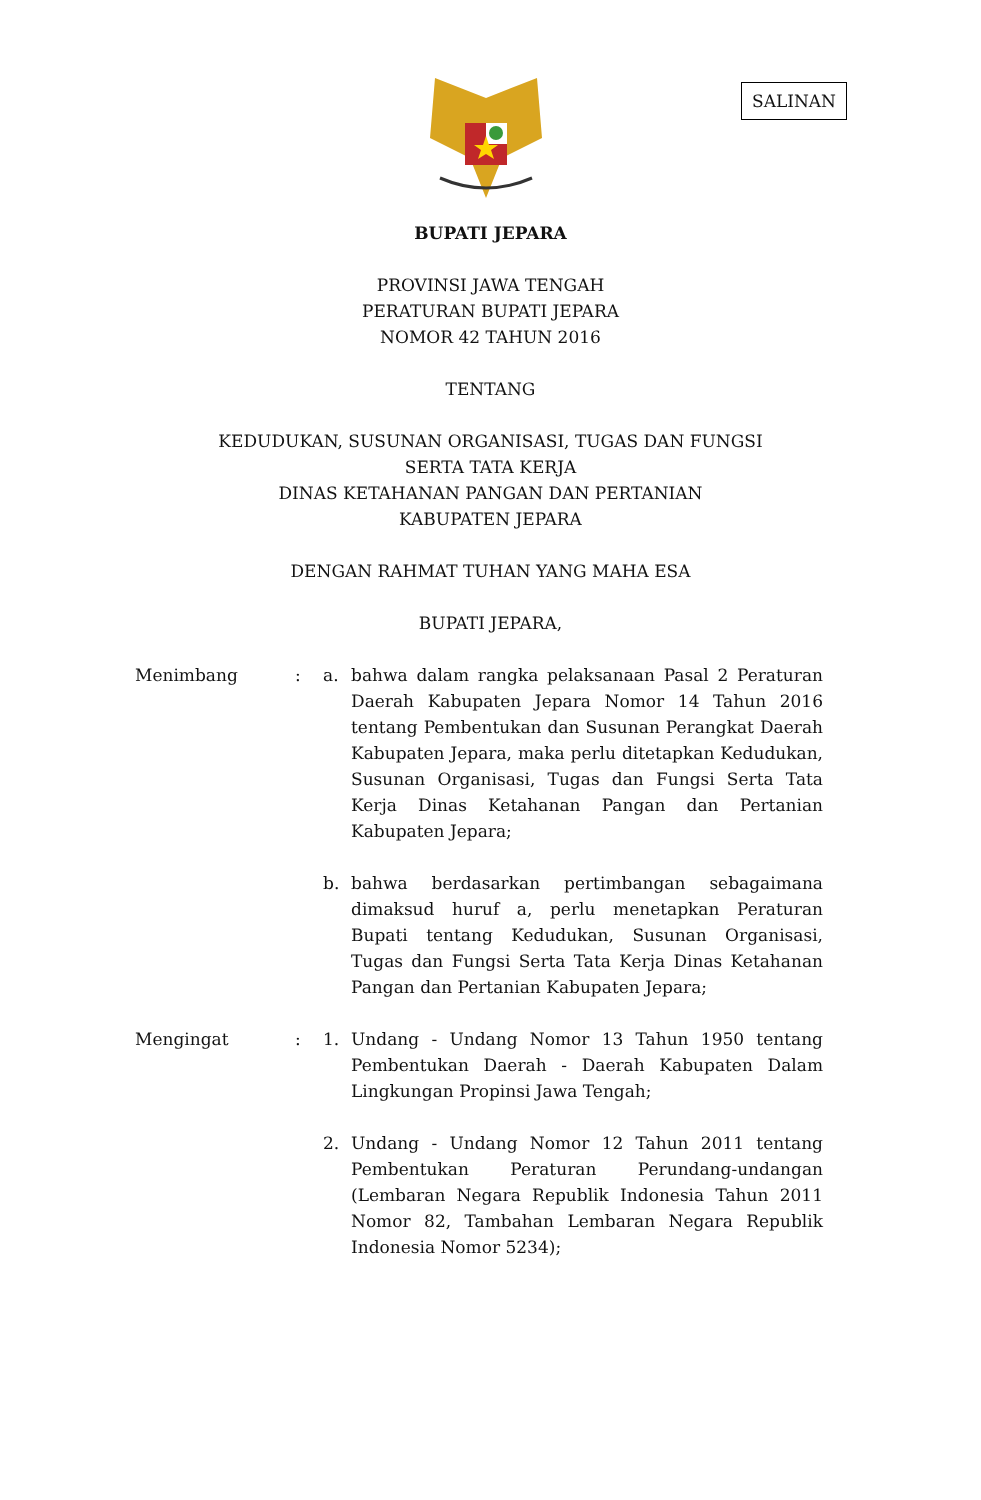SALINAN
BUPATI JEPARA
PROVINSI JAWA TENGAH
PERATURAN BUPATI JEPARA
NOMOR 42 TAHUN 2016
TENTANG
KEDUDUKAN, SUSUNAN ORGANISASI, TUGAS DAN FUNGSI
SERTA TATA KERJA
DINAS KETAHANAN PANGAN DAN PERTANIAN
KABUPATEN JEPARA
DENGAN RAHMAT TUHAN YANG MAHA ESA
BUPATI JEPARA,
Menimbang : a. bahwa dalam rangka pelaksanaan Pasal 2 Peraturan Daerah Kabupaten Jepara Nomor 14 Tahun 2016 tentang Pembentukan dan Susunan Perangkat Daerah Kabupaten Jepara, maka perlu ditetapkan Kedudukan, Susunan Organisasi, Tugas dan Fungsi Serta Tata Kerja Dinas Ketahanan Pangan dan Pertanian Kabupaten Jepara;
b. bahwa berdasarkan pertimbangan sebagaimana dimaksud huruf a, perlu menetapkan Peraturan Bupati tentang Kedudukan, Susunan Organisasi, Tugas dan Fungsi Serta Tata Kerja Dinas Ketahanan Pangan dan Pertanian Kabupaten Jepara;
Mengingat : 1. Undang - Undang Nomor 13 Tahun 1950 tentang Pembentukan Daerah - Daerah Kabupaten Dalam Lingkungan Propinsi Jawa Tengah;
2. Undang - Undang Nomor 12 Tahun 2011 tentang Pembentukan Peraturan Perundang-undangan (Lembaran Negara Republik Indonesia Tahun 2011 Nomor 82, Tambahan Lembaran Negara Republik Indonesia Nomor 5234);